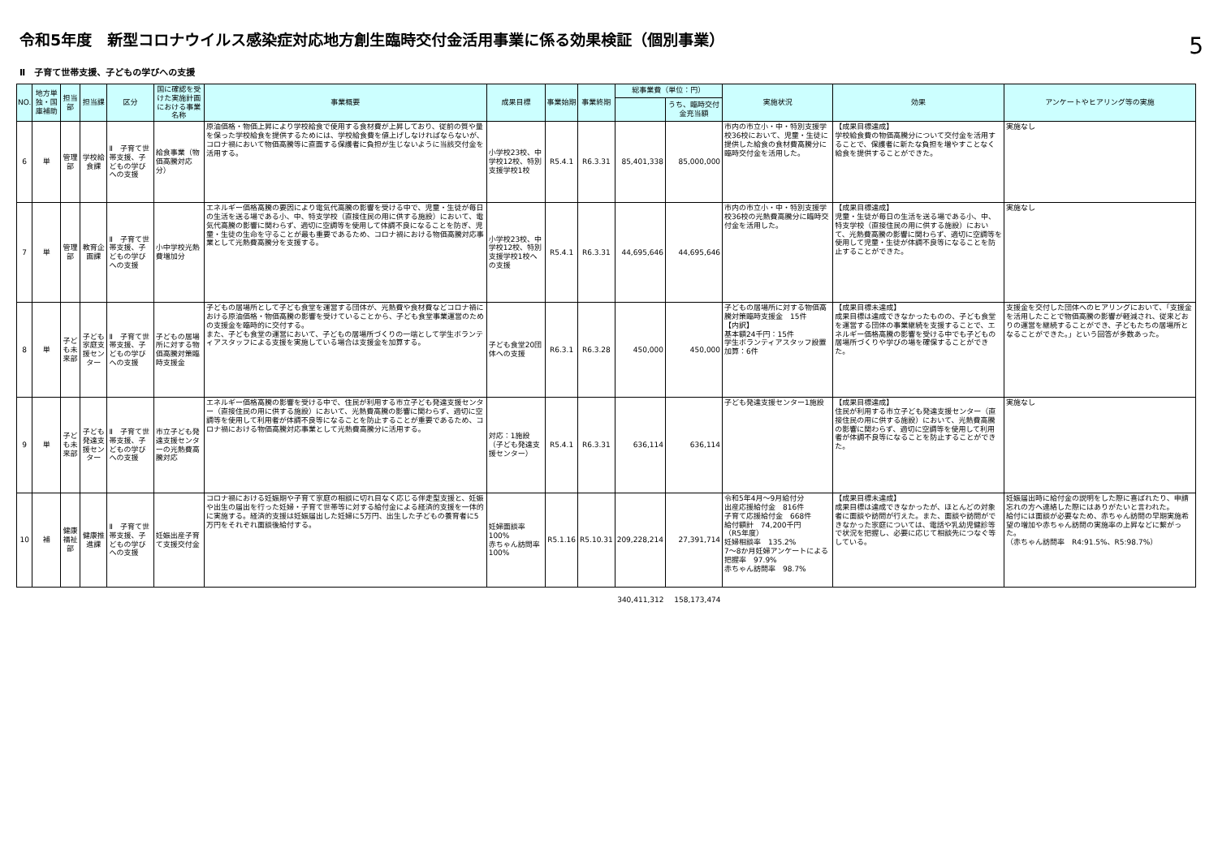令和5年度　新型コロナウイルス感染症対応地方創生臨時交付金活用事業に係る効果検証（個別事業）
5
Ⅱ　子育て世帯支援、子どもの学びへの支援
| NO. | 地方単独・国庫補助 | 担当部 | 担当課 | 区分 | 国に確認を受けた実施計画における事業名称 | 事業概要 | 成果目標 | 事業始期 | 事業終期 | 総事業費（単位：円） | | 実施状況 | 効果 | アンケートやヒアリング等の実施 |
| --- | --- | --- | --- | --- | --- | --- | --- | --- | --- | --- | --- | --- | --- | --- |
| | | | | | | | | | | | うち、臨時交付金充当額 | | | |
| 6 | 単 | 管理部 | 学校給食課 | Ⅱ 子育て世帯支援、子どもの学びへの支援 | 給食事業（物価高騰対応分） | 原油価格・物価上昇により学校給食で使用する食材費が上昇しており、従前の質や量を保った学校給食を提供するためには、学校給食費を値上げしなければならないが、コロナ禍において物価高騰等に直面する保護者に負担が生じないように当該交付金を活用する。 | 小学校23校、中学校12校、特別支援学校1校 | R5.4.1 | R6.3.31 | 85,401,338 | 85,000,000 | 市内の市立小・中・特別支援学校36校において、児童・生徒に提供した給食の食材費高騰分に臨時交付金を活用した。 | 【成果目標達成】 学校給食費の物価高騰分について交付金を活用することで、保護者に新たな負担を増やすことなく給食を提供することができた。 | 実施なし |
| 7 | 単 | 管理部 | 教育企画課 | Ⅱ 子育て世帯支援、子どもの学びへの支援 | 小中学校光熱費増加分 | エネルギー価格高騰の要因により電気代高騰の影響を受ける中で、児童・生徒が毎日の生活を送る場である小、中、特支学校（直接住民の用に供する施設）において、電気代高騰の影響に関わらず、適切に空調等を使用して体調不良になることを防ぎ、児童・生徒の生命を守ることが最も重要であるため、コロナ禍における物価高騰対応事業として光熱費高騰分を支援する。 | 小学校23校、中学校12校、特別支援学校1校への支援 | R5.4.1 | R6.3.31 | 44,695,646 | 44,695,646 | 市内の市立小・中・特別支援学校36校の光熱費高騰分に臨時交付金を活用した。 | 【成果目標達成】 児童・生徒が毎日の生活を送る場である小、中、特支学校（直接住民の用に供する施設）において、光熱費高騰の影響に関わらず、適切に空調等を使用して児童・生徒が体調不良等になることを防止することができた。 | 実施なし |
| 8 | 単 | 子ども未来部 | 子ども家庭支援センター | Ⅱ 子育て世帯支援、子どもの学びへの支援 | 子どもの居場所に対する物価高騰対策臨時支援金 | 子どもの居場所として子ども食堂を運営する団体が、光熱費や食材費などコロナ禍における原油価格・物価高騰の影響を受けていることから、子ども食堂事業運営のための支援金を臨時的に交付する。 また、子ども食堂の運営において、子どもの居場所づくりの一端として学生ボランティアスタッフによる支援を実施している場合は支援金を加算する。 | 子ども食堂20団体への支援 | R6.3.1 | R6.3.28 | 450,000 | 450,000 | 子どもの居場所に対する物価高騰対策臨時支援金 15件 【内訳】 基本額24千円：15件 学生ボランティアスタッフ設置加算：6件 | 【成果目標未達成】 成果目標は達成できなかったものの、子ども食堂を運営する団体の事業継続を支援することで、エネルギー価格高騰の影響を受ける中でも子どもの居場所づくりや学びの場を確保することができた。 | 支援金を交付した団体へのヒアリングにおいて、「支援金を活用したことで物価高騰の影響が軽減され、従来どおりの運営を継続することができ、子どもたちの居場所となることができた。」という回答が多数あった。 |
| 9 | 単 | 子ども未来部 | 子ども発達支援センター | Ⅱ 子育て世帯支援、子どもの学びへの支援 | 市立子ども発達支援センターの光熱費高騰対応 | エネルギー価格高騰の影響を受ける中で、住民が利用する市立子ども発達支援センター（直接住民の用に供する施設）において、光熱費高騰の影響に関わらず、適切に空調等を使用して利用者が体調不良等になることを防止することが重要であるため、コロナ禍における物価高騰対応事業として光熱費高騰分に活用する。 | 対応：1施設（子ども発達支援センター） | R5.4.1 | R6.3.31 | 636,114 | 636,114 | 子ども発達支援センター1施設 | 【成果目標達成】 住民が利用する市立子ども発達支援センター（直接住民の用に供する施設）において、光熱費高騰の影響に関わらず、適切に空調等を使用して利用者が体調不良等になることを防止することができた。 | 実施なし |
| 10 | 補 | 健康福祉部 | 健康推進課 | Ⅱ 子育て世帯支援、子どもの学びへの支援 | 妊娠出産子育て支援交付金 | コロナ禍における妊娠期や子育て家庭の相談に切れ目なく応じる伴走型支援と、妊娠や出生の届出を行った妊婦・子育て世帯等に対する給付金による経済的支援を一体的に実施する。経済的支援は妊娠届出した妊婦に5万円、出生した子どもの養育者に5万円をそれぞれ面談後給付する。 | 妊婦面談率100% 赤ちゃん訪問率100% | R5.1.16 | R5.10.31 | 209,228,214 | 27,391,714 | 令和5年4月～9月給付分 出産応援給付金 816件 子育て応援給付金 668件 給付額計 74,200千円 （R5年度） 妊婦相談率 135.2% 7～8か月妊婦アンケートによる把握率 97.9% 赤ちゃん訪問率 98.7% | 【成果目標未達成】 成果目標は達成できなかったが、ほとんどの対象者に面談や訪問が行えた。また、面談や訪問ができなかった家庭については、電話や乳幼児健診等で状況を把握し、必要に応じて相談先につなぐ等している。 | 妊娠届出時に給付金の説明をした際に喜ばれたり、申請忘れの方へ連絡した際にはありがたいと言われた。 給付には面談が必要なため、赤ちゃん訪問の早期実施希望の増加や赤ちゃん訪問の実施率の上昇などに繋がった。 （赤ちゃん訪問率 R4:91.5%、R5:98.7%） |
| | | | | | | | | | | 340,411,312 | 158,173,474 | | | |